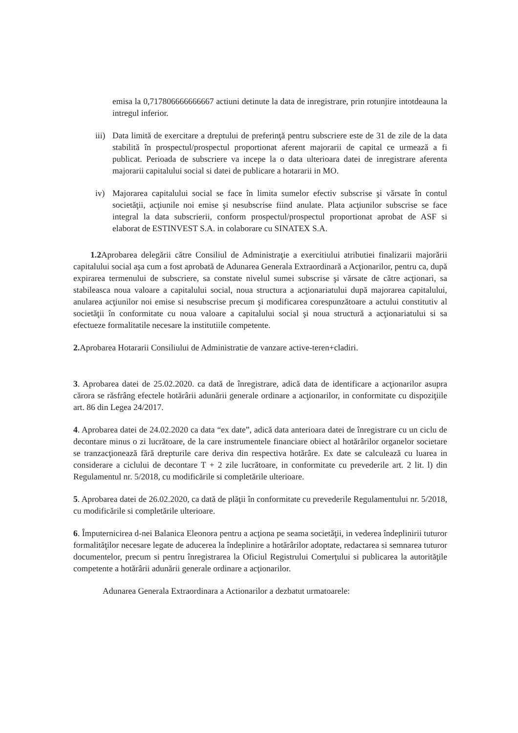emisa la 0,717806666666667 actiuni detinute la data de inregistrare, prin rotunjire intotdeauna la intregul inferior.
iii)
Data limită de exercitare a dreptului de preferinţă pentru subscriere este de 31 de zile de la data stabilită în prospectul/prospectul proportionat aferent majorarii de capital ce urmează a fi publicat. Perioada de subscriere va incepe la o data ulterioara datei de inregistrare aferenta majorarii capitalului social si datei de publicare a hotararii in MO.
iv) Majorarea capitalului social se face în limita sumelor efectiv subscrise şi vărsate în contul societăţii, acţiunile noi emise şi nesubscrise fiind anulate. Plata acţiunilor subscrise se face integral la data subscrierii, conform prospectul/prospectul proportionat aprobat de ASF si elaborat de ESTINVEST S.A. in colaborare cu SINATEX S.A.
1.2 Aprobarea delegării către Consiliul de Administraţie a exercitiului atributiei finalizarii majorării capitalului social aşa cum a fost aprobată de Adunarea Generala Extraordinară a Acţionarilor, pentru ca, după expirarea termenului de subscriere, sa constate nivelul sumei subscrise şi vărsate de către acţionari, sa stabileasca noua valoare a capitalului social, noua structura a acţionariatului după majorarea capitalului, anularea acţiunilor noi emise si nesubscrise precum şi modificarea corespunzătoare a actului constitutiv al societăţii în conformitate cu noua valoare a capitalului social şi noua structură a acţionariatului si sa efectueze formalitatile necesare la institutiile competente.
2. Aprobarea Hotararii Consiliului de Administratie de vanzare active-teren+cladiri.
3. Aprobarea datei de 25.02.2020. ca dată de înregistrare, adică data de identificare a acţionarilor asupra cărora se răsfrâng efectele hotărârii adunării generale ordinare a acţionarilor, in conformitate cu dispoziţiile art. 86 din Legea 24/2017.
4. Aprobarea datei de 24.02.2020 ca data “ex date”, adică data anterioara datei de înregistrare cu un ciclu de decontare minus o zi lucrătoare, de la care instrumentele financiare obiect al hotărârilor organelor societare se tranzacţionează fără drepturile care deriva din respectiva hotărâre. Ex date se calculează cu luarea in considerare a ciclului de decontare T + 2 zile lucrătoare, in conformitate cu prevederile art. 2 lit. l) din Regulamentul nr. 5/2018, cu modificările si completările ulterioare.
5. Aprobarea datei de 26.02.2020, ca dată de plăţii în conformitate cu prevederile Regulamentului nr. 5/2018, cu modificările si completările ulterioare.
6. Împuternicirea d-nei Balanica Eleonora pentru a acţiona pe seama societăţii, in vederea îndeplinirii tuturor formalităţilor necesare legate de aducerea la îndeplinire a hotărârilor adoptate, redactarea si semnarea tuturor documentelor, precum si pentru înregistrarea la Oficiul Registrului Comerţului si publicarea la autorităţile competente a hotărârii adunării generale ordinare a acţionarilor.
Adunarea Generala Extraordinara a Actionarilor a dezbatut urmatoarele: